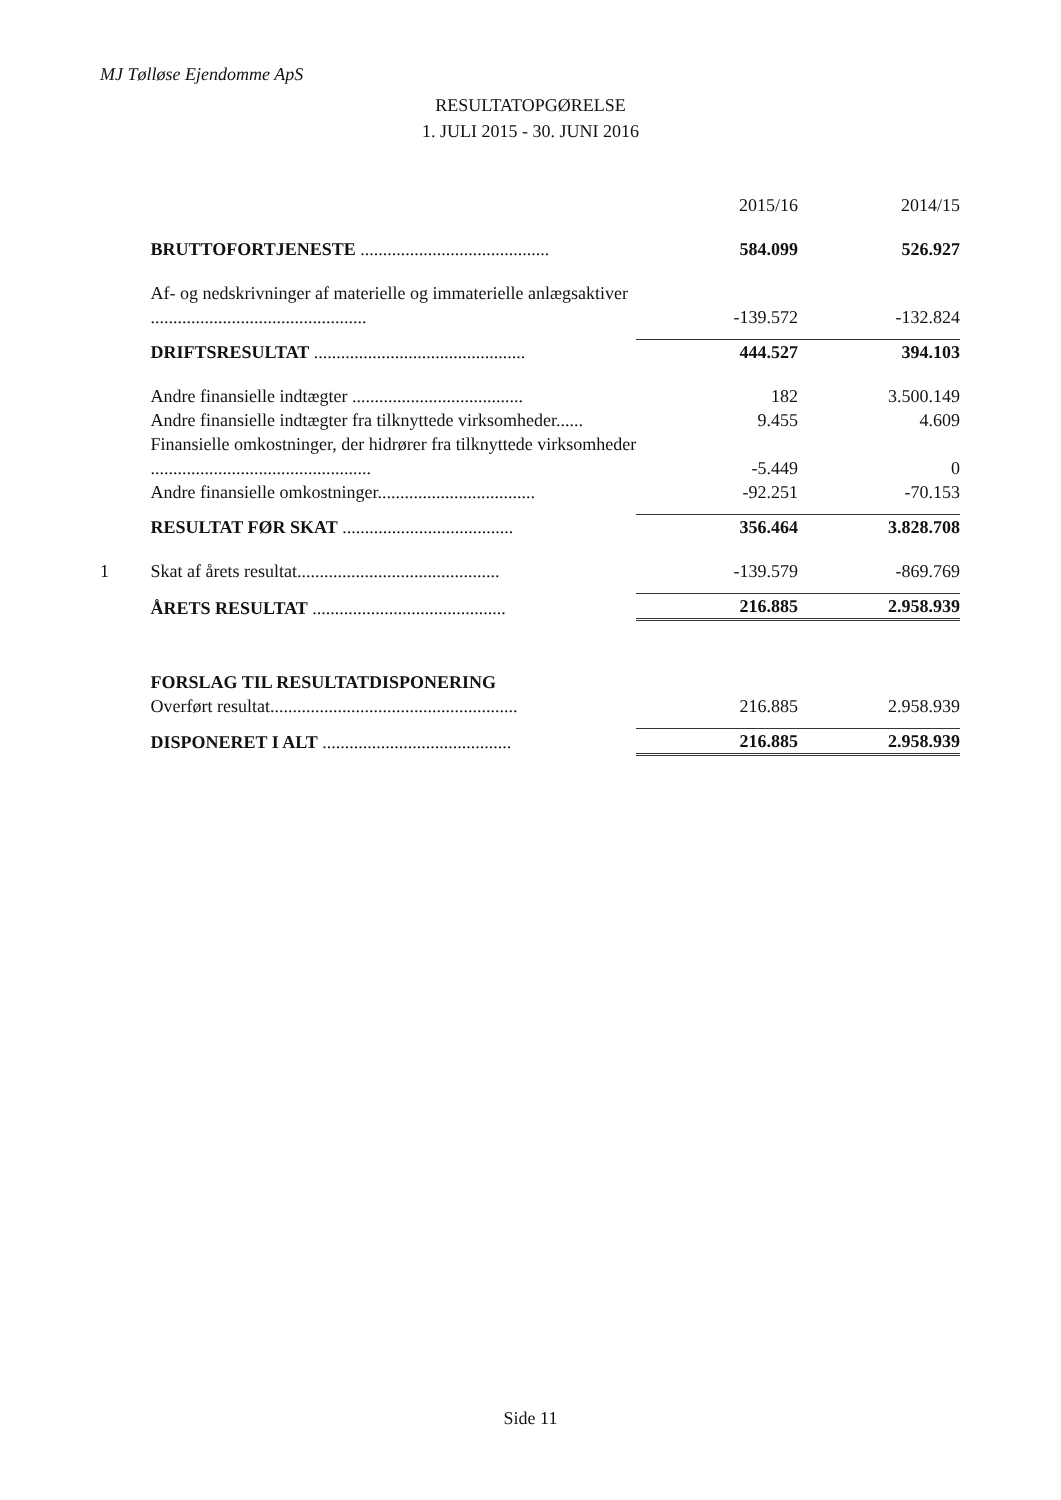MJ Tølløse Ejendomme ApS
RESULTATOPGØRELSE
1. JULI 2015 - 30. JUNI 2016
| | | 2015/16 | 2014/15 |
| | BRUTTOFORTJENESTE .......................................... | 584.099 | 526.927 |
| | Af- og nedskrivninger af materielle og immaterielle anlægsaktiver ................................................ | -139.572 | -132.824 |
| | DRIFTSRESULTAT ............................................... | 444.527 | 394.103 |
| | Andre finansielle indtægter ...................................... | 182 | 3.500.149 |
| | Andre finansielle indtægter fra tilknyttede virksomheder...... | 9.455 | 4.609 |
| | Finansielle omkostninger, der hidrører fra tilknyttede virksomheder ................................................. | -5.449 | 0 |
| | Andre finansielle omkostninger................................... | -92.251 | -70.153 |
| | RESULTAT FØR SKAT ...................................... | 356.464 | 3.828.708 |
| 1 | Skat af årets resultat............................................. | -139.579 | -869.769 |
| | ÅRETS RESULTAT ........................................... | 216.885 | 2.958.939 |
| | FORSLAG TIL RESULTATDISPONERING | | |
| | Overført resultat....................................................... | 216.885 | 2.958.939 |
| | DISPONERET I ALT .......................................... | 216.885 | 2.958.939 |
Side 11